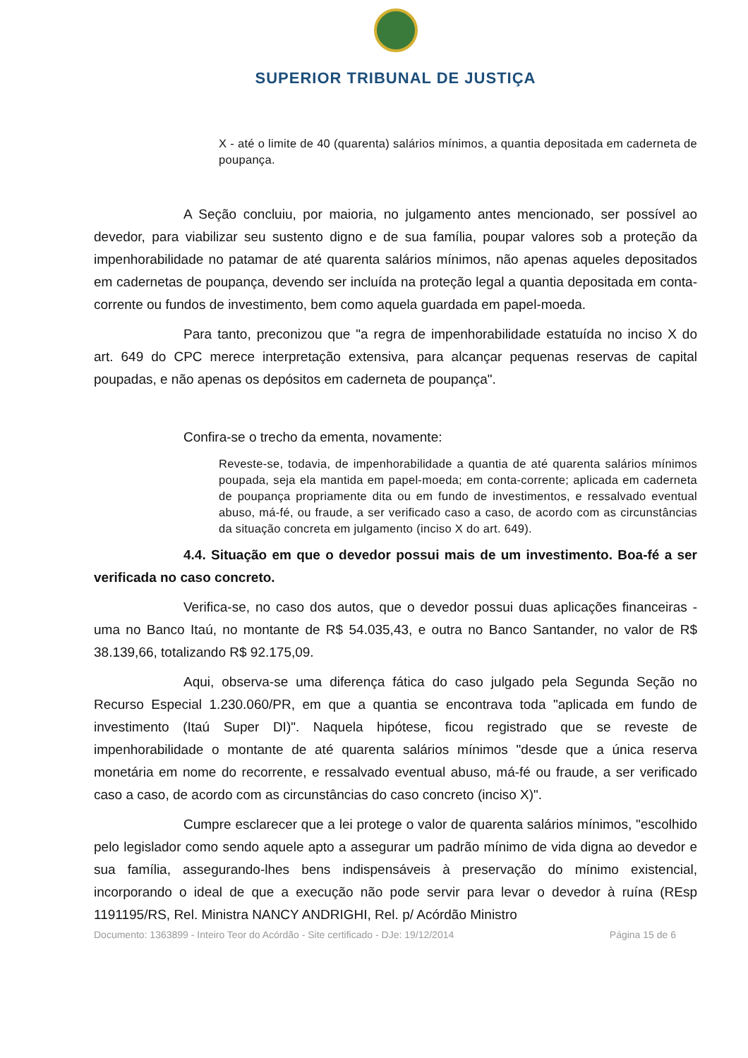SUPERIOR TRIBUNAL DE JUSTIÇA
X - até o limite de 40 (quarenta) salários mínimos, a quantia depositada em caderneta de poupança.
A Seção concluiu, por maioria, no julgamento antes mencionado, ser possível ao devedor, para viabilizar seu sustento digno e de sua família, poupar valores sob a proteção da impenhorabilidade no patamar de até quarenta salários mínimos, não apenas aqueles depositados em cadernetas de poupança, devendo ser incluída na proteção legal a quantia depositada em conta-corrente ou fundos de investimento, bem como aquela guardada em papel-moeda.
Para tanto, preconizou que "a regra de impenhorabilidade estatuída no inciso X do art. 649 do CPC merece interpretação extensiva, para alcançar pequenas reservas de capital poupadas, e não apenas os depósitos em caderneta de poupança".
Confira-se o trecho da ementa, novamente:
Reveste-se, todavia, de impenhorabilidade a quantia de até quarenta salários mínimos poupada, seja ela mantida em papel-moeda; em conta-corrente; aplicada em caderneta de poupança propriamente dita ou em fundo de investimentos, e ressalvado eventual abuso, má-fé, ou fraude, a ser verificado caso a caso, de acordo com as circunstâncias da situação concreta em julgamento (inciso X do art. 649).
4.4. Situação em que o devedor possui mais de um investimento. Boa-fé a ser verificada no caso concreto.
Verifica-se, no caso dos autos, que o devedor possui duas aplicações financeiras - uma no Banco Itaú, no montante de R$ 54.035,43, e outra no Banco Santander, no valor de R$ 38.139,66, totalizando R$ 92.175,09.
Aqui, observa-se uma diferença fática do caso julgado pela Segunda Seção no Recurso Especial 1.230.060/PR, em que a quantia se encontrava toda "aplicada em fundo de investimento (Itaú Super DI)". Naquela hipótese, ficou registrado que se reveste de impenhorabilidade o montante de até quarenta salários mínimos "desde que a única reserva monetária em nome do recorrente, e ressalvado eventual abuso, má-fé ou fraude, a ser verificado caso a caso, de acordo com as circunstâncias do caso concreto (inciso X)".
Cumpre esclarecer que a lei protege o valor de quarenta salários mínimos, "escolhido pelo legislador como sendo aquele apto a assegurar um padrão mínimo de vida digna ao devedor e sua família, assegurando-lhes bens indispensáveis à preservação do mínimo existencial, incorporando o ideal de que a execução não pode servir para levar o devedor à ruína (REsp 1191195/RS, Rel. Ministra NANCY ANDRIGHI, Rel. p/ Acórdão Ministro
Documento: 1363899 - Inteiro Teor do Acórdão - Site certificado - DJe: 19/12/2014 Página 15 de 6